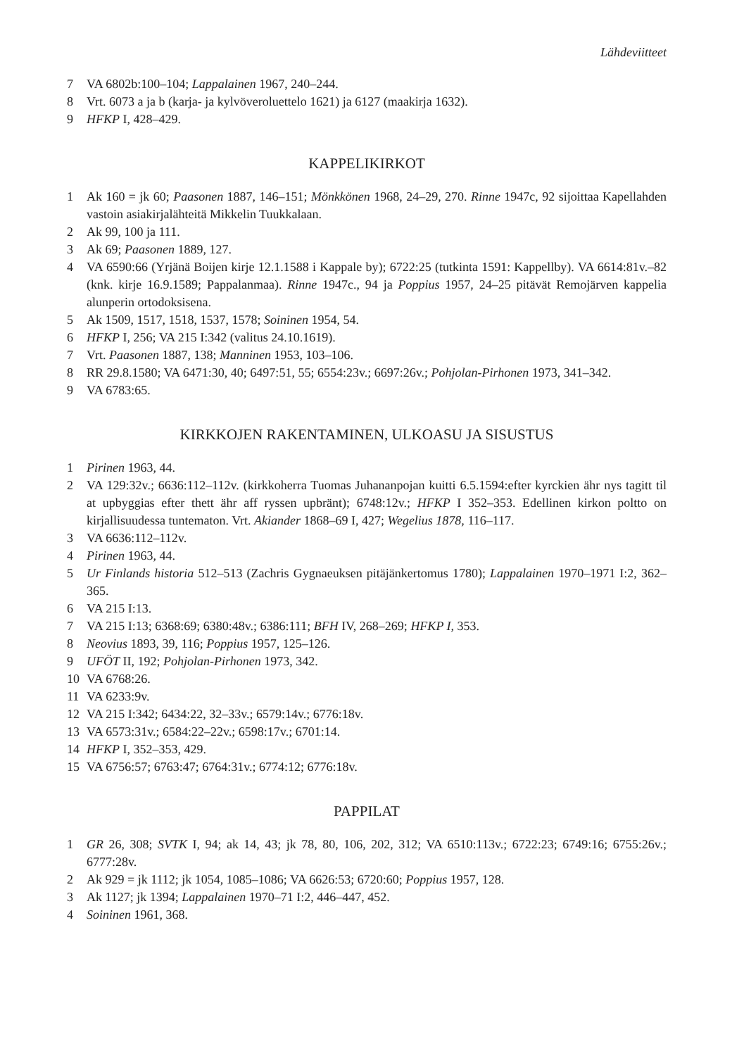Lähdeviitteet
7 VA 6802b:100–104; Lappalainen 1967, 240–244.
8 Vrt. 6073 a ja b (karja- ja kylvöveroluettelo 1621) ja 6127 (maakirja 1632).
9 HFKP I, 428–429.
KAPPELIKIRKOT
1 Ak 160 = jk 60; Paasonen 1887, 146–151; Mönkkönen 1968, 24–29, 270. Rinne 1947c, 92 sijoittaa Kapellahden vastoin asiakirjalähteitä Mikkelin Tuukkalaan.
2 Ak 99, 100 ja 111.
3 Ak 69; Paasonen 1889, 127.
4 VA 6590:66 (Yrjänä Boijen kirje 12.1.1588 i Kappale by); 6722:25 (tutkinta 1591: Kappellby). VA 6614:81v.–82 (knk. kirje 16.9.1589; Pappalanmaa). Rinne 1947c., 94 ja Poppius 1957, 24–25 pitävät Remojärven kappelia alunperin ortodoksisena.
5 Ak 1509, 1517, 1518, 1537, 1578; Soininen 1954, 54.
6 HFKP I, 256; VA 215 I:342 (valitus 24.10.1619).
7 Vrt. Paasonen 1887, 138; Manninen 1953, 103–106.
8 RR 29.8.1580; VA 6471:30, 40; 6497:51, 55; 6554:23v.; 6697:26v.; Pohjolan-Pirhonen 1973, 341–342.
9 VA 6783:65.
KIRKKOJEN RAKENTAMINEN, ULKOASU JA SISUSTUS
1 Pirinen 1963, 44.
2 VA 129:32v.; 6636:112–112v. (kirkkoherra Tuomas Juhananpojan kuitti 6.5.1594:efter kyrckien ähr nys tagitt til at upbyggias efter thett ähr aff ryssen upbränt); 6748:12v.; HFKP I 352–353. Edellinen kirkon poltto on kirjallisuudessa tuntematon. Vrt. Akiander 1868–69 I, 427; Wegelius 1878, 116–117.
3 VA 6636:112–112v.
4 Pirinen 1963, 44.
5 Ur Finlands historia 512–513 (Zachris Gygnaeuksen pitäjänkertomus 1780); Lappalainen 1970–1971 I:2, 362–365.
6 VA 215 I:13.
7 VA 215 I:13; 6368:69; 6380:48v.; 6386:111; BFH IV, 268–269; HFKP I, 353.
8 Neovius 1893, 39, 116; Poppius 1957, 125–126.
9 UFÖT II, 192; Pohjolan-Pirhonen 1973, 342.
10 VA 6768:26.
11 VA 6233:9v.
12 VA 215 I:342; 6434:22, 32–33v.; 6579:14v.; 6776:18v.
13 VA 6573:31v.; 6584:22–22v.; 6598:17v.; 6701:14.
14 HFKP I, 352–353, 429.
15 VA 6756:57; 6763:47; 6764:31v.; 6774:12; 6776:18v.
PAPPILAT
1 GR 26, 308; SVTK I, 94; ak 14, 43; jk 78, 80, 106, 202, 312; VA 6510:113v.; 6722:23; 6749:16; 6755:26v.; 6777:28v.
2 Ak 929 = jk 1112; jk 1054, 1085–1086; VA 6626:53; 6720:60; Poppius 1957, 128.
3 Ak 1127; jk 1394; Lappalainen 1970–71 I:2, 446–447, 452.
4 Soininen 1961, 368.